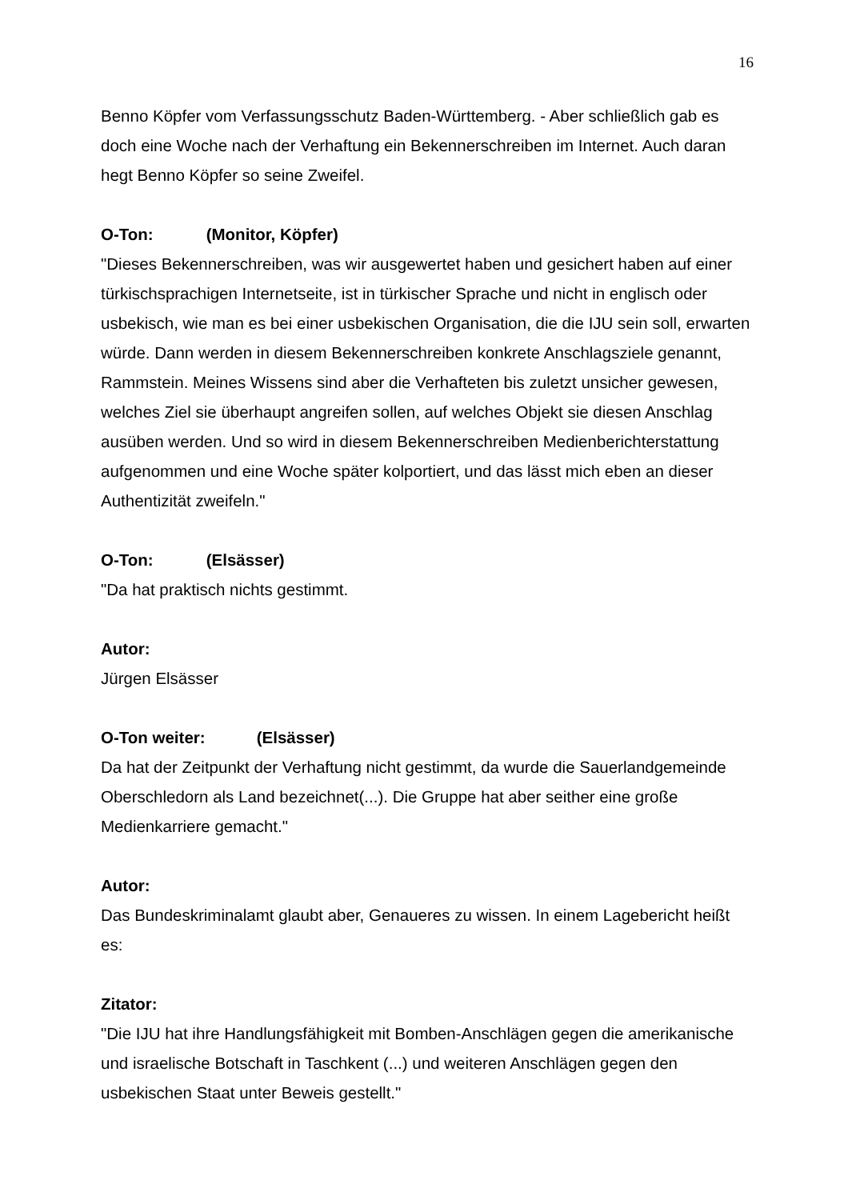16
Benno Köpfer vom Verfassungsschutz Baden-Württemberg. - Aber schließlich gab es doch eine Woche nach der Verhaftung ein Bekennerschreiben im Internet. Auch daran hegt Benno Köpfer so seine Zweifel.
O-Ton: (Monitor, Köpfer)
"Dieses Bekennerschreiben, was wir ausgewertet haben und gesichert haben auf einer türkischsprachigen Internetseite, ist in türkischer Sprache und nicht in englisch oder usbekisch, wie man es bei einer usbekischen Organisation, die die IJU sein soll, erwarten würde. Dann werden in diesem Bekennerschreiben konkrete Anschlagsziele genannt, Rammstein. Meines Wissens sind aber die Verhafteten bis zuletzt unsicher gewesen, welches Ziel sie überhaupt angreifen sollen, auf welches Objekt sie diesen Anschlag ausüben werden. Und so wird in diesem Bekennerschreiben Medienberichterstattung aufgenommen und eine Woche später kolportiert, und das lässt mich eben an dieser Authentizität zweifeln."
O-Ton: (Elsässer)
"Da hat praktisch nichts gestimmt.
Autor:
Jürgen Elsässer
O-Ton weiter: (Elsässer)
Da hat der Zeitpunkt der Verhaftung nicht gestimmt, da wurde die Sauerlandgemeinde Oberschledorn als Land bezeichnet(...). Die Gruppe hat aber seither eine große Medienkarriere gemacht."
Autor:
Das Bundeskriminalamt glaubt aber, Genaueres zu wissen. In einem Lagebericht heißt es:
Zitator:
"Die IJU hat ihre Handlungsfähigkeit mit Bomben-Anschlägen gegen die amerikanische und israelische Botschaft in Taschkent (...) und weiteren Anschlägen gegen den usbekischen Staat unter Beweis gestellt."